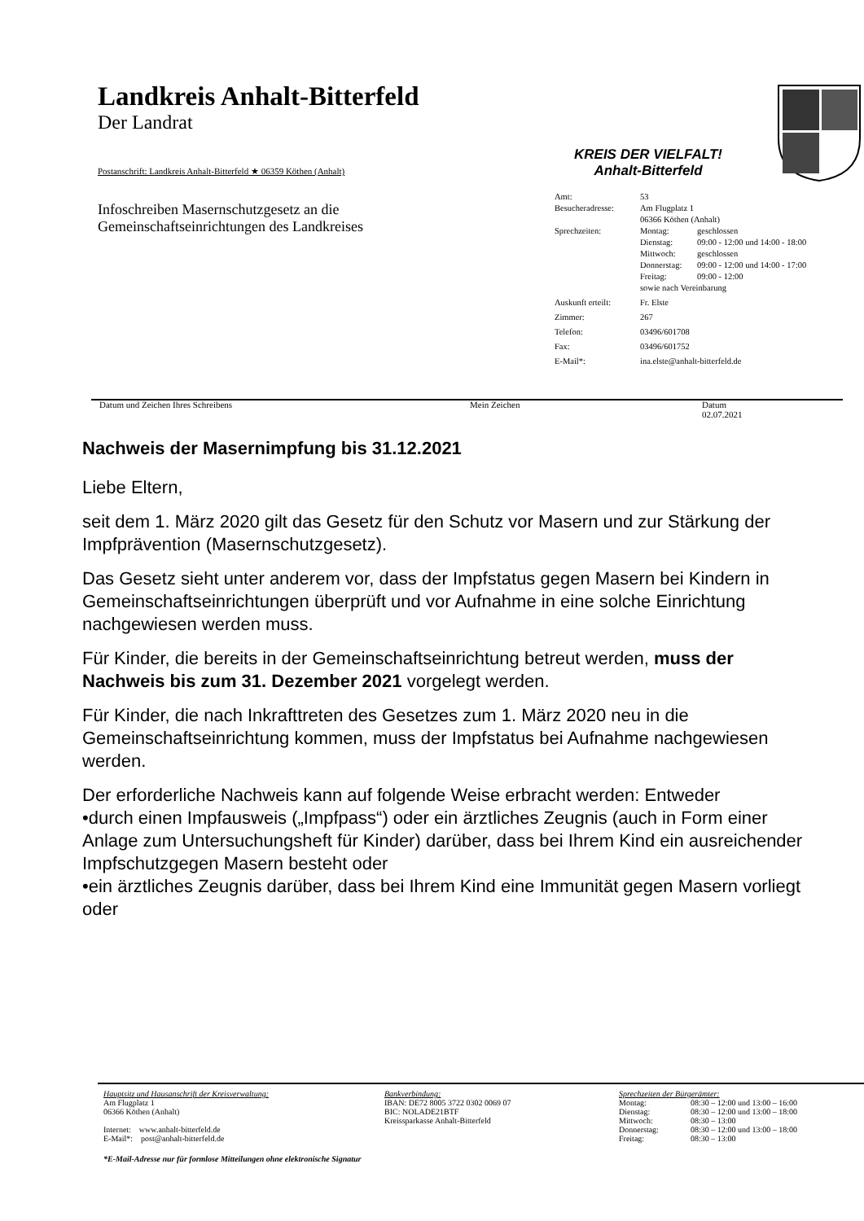Landkreis Anhalt-Bitterfeld
Der Landrat
Postanschrift: Landkreis Anhalt-Bitterfeld ★ 06359 Köthen (Anhalt)
Infoschreiben Masernschutzgesetz an die
Gemeinschaftseinrichtungen des Landkreises
KREIS DER VIELFALT!
Anhalt-Bitterfeld
| Amt: | 53 |
| Besucheradresse: | Am Flugplatz 1 06366 Köthen (Anhalt) |
| Sprechzeiten: | / Montag: / geschlossen / / Dienstag: / 09:00 - 12:00 und 14:00 - 18:00 / / Mittwoch: / geschlossen / / Donnerstag: / 09:00 - 12:00 und 14:00 - 17:00 / / Freitag: / 09:00 - 12:00 / / sowie nach Vereinbarung / / |
| Auskunft erteilt: | Fr. Elste |
| Zimmer: | 267 |
| Telefon: | 03496/601708 |
| Fax: | 03496/601752 |
| E-Mail*: | ina.elste@anhalt-bitterfeld.de |
Datum und Zeichen Ihres Schreibens Mein Zeichen Datum
02.07.2021
Nachweis der Masernimpfung bis 31.12.2021
Liebe Eltern,
seit dem 1. März 2020 gilt das Gesetz für den Schutz vor Masern und zur Stärkung der Impfprävention (Masernschutzgesetz).
Das Gesetz sieht unter anderem vor, dass der Impfstatus gegen Masern bei Kindern in Gemeinschaftseinrichtungen überprüft und vor Aufnahme in eine solche Einrichtung nachgewiesen werden muss.
Für Kinder, die bereits in der Gemeinschaftseinrichtung betreut werden, muss der Nachweis bis zum 31. Dezember 2021 vorgelegt werden.
Für Kinder, die nach Inkrafttreten des Gesetzes zum 1. März 2020 neu in die Gemeinschaftseinrichtung kommen, muss der Impfstatus bei Aufnahme nachgewiesen werden.
Der erforderliche Nachweis kann auf folgende Weise erbracht werden: Entweder
•durch einen Impfausweis („Impfpass“) oder ein ärztliches Zeugnis (auch in Form einer Anlage zum Untersuchungsheft für Kinder) darüber, dass bei Ihrem Kind ein ausreichender Impfschutzgegen Masern besteht oder
•ein ärztliches Zeugnis darüber, dass bei Ihrem Kind eine Immunität gegen Masern vorliegt oder
Hauptsitz und Hausanschrift der Kreisverwaltung:
Am Flugplatz 1
06366 Köthen (Anhalt)
Internet: www.anhalt-bitterfeld.de
E-Mail*: post@anhalt-bitterfeld.de
Bankverbindung:
IBAN: DE72 8005 3722 0302 0069 07
BIC: NOLADE21BTF
Kreissparkasse Anhalt-Bitterfeld
Sprechzeiten der Bürgerämter:
| Montag: | 08:30 – 12:00 und 13:00 – 16:00 |
| Dienstag: | 08:30 – 12:00 und 13:00 – 18:00 |
| Mittwoch: | 08:30 – 13:00 |
| Donnerstag: | 08:30 – 12:00 und 13:00 – 18:00 |
| Freitag: | 08:30 – 13:00 |
*E-Mail-Adresse nur für formlose Mitteilungen ohne elektronische Signatur